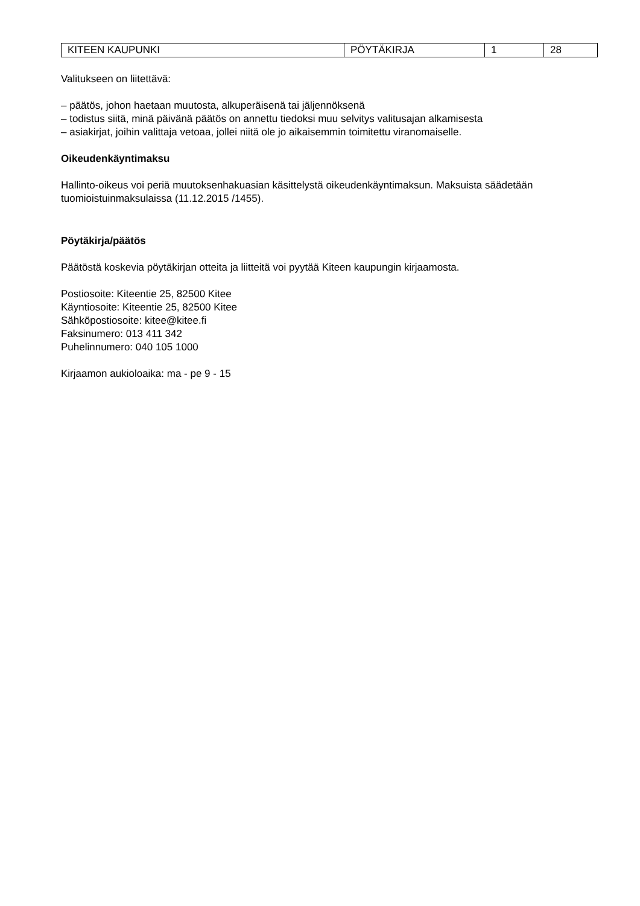| KITEEN KAUPUNKI | PÖYTÄKIRJA | 1 | 28 |
Valitukseen on liitettävä:
– päätös, johon haetaan muutosta, alkuperäisenä tai jäljennöksenä
– todistus siitä, minä päivänä päätös on annettu tiedoksi muu selvitys valitusajan alkamisesta
– asiakirjat, joihin valittaja vetoaa, jollei niitä ole jo aikaisemmin toimitettu viranomaiselle.
Oikeudenkäyntimaksu
Hallinto-oikeus voi periä muutoksenhakuasian käsittelystä oikeudenkäyntimaksun. Maksuista säädetään tuomioistuinmaksulaissa (11.12.2015 /1455).
Pöytäkirja/päätös
Päätöstä koskevia pöytäkirjan otteita ja liitteitä voi pyytää Kiteen kaupungin kirjaamosta.
Postiosoite: Kiteentie 25, 82500 Kitee
Käyntiosoite: Kiteentie 25, 82500 Kitee
Sähköpostiosoite: kitee@kitee.fi
Faksinumero: 013 411 342
Puhelinnumero: 040 105 1000
Kirjaamon aukioloaika: ma - pe 9 - 15